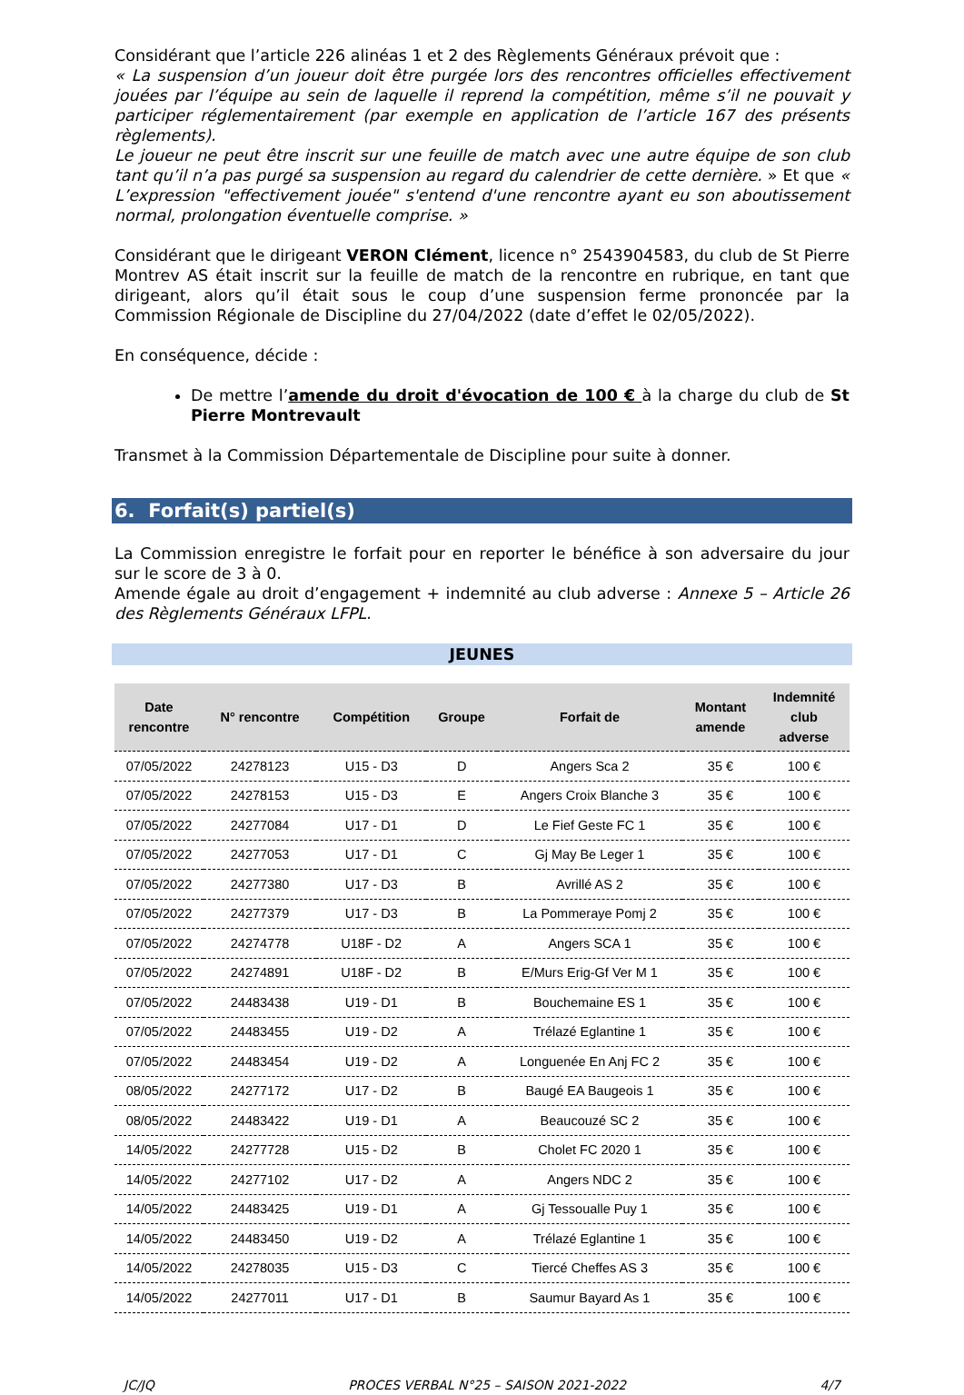Considérant que l’article 226 alinéas 1 et 2 des Règlements Généraux prévoit que :
« La suspension d’un joueur doit être purgée lors des rencontres officielles effectivement jouées par l’équipe au sein de laquelle il reprend la compétition, même s’il ne pouvait y participer réglementairement (par exemple en application de l’article 167 des présents règlements).
Le joueur ne peut être inscrit sur une feuille de match avec une autre équipe de son club tant qu’il n’a pas purgé sa suspension au regard du calendrier de cette dernière. » Et que « L’expression "effectivement jouée" s'entend d'une rencontre ayant eu son aboutissement normal, prolongation éventuelle comprise. »
Considérant que le dirigeant VERON Clément, licence n° 2543904583, du club de St Pierre Montrev AS était inscrit sur la feuille de match de la rencontre en rubrique, en tant que dirigeant, alors qu’il était sous le coup d’une suspension ferme prononcée par la Commission Régionale de Discipline du 27/04/2022 (date d’effet le 02/05/2022).
En conséquence, décide :
De mettre l’amende du droit d'évocation de 100 € à la charge du club de St Pierre Montrevault
Transmet à la Commission Départementale de Discipline pour suite à donner.
6. Forfait(s) partiel(s)
La Commission enregistre le forfait pour en reporter le bénéfice à son adversaire du jour sur le score de 3 à 0.
Amende égale au droit d’engagement + indemnité au club adverse : Annexe 5 – Article 26 des Règlements Généraux LFPL.
JEUNES
| Date rencontre | N° rencontre | Compétition | Groupe | Forfait de | Montant amende | Indemnité club adverse |
| --- | --- | --- | --- | --- | --- | --- |
| 07/05/2022 | 24278123 | U15 - D3 | D | Angers Sca 2 | 35 € | 100 € |
| 07/05/2022 | 24278153 | U15 - D3 | E | Angers Croix Blanche 3 | 35 € | 100 € |
| 07/05/2022 | 24277084 | U17 - D1 | D | Le Fief Geste FC 1 | 35 € | 100 € |
| 07/05/2022 | 24277053 | U17 - D1 | C | Gj May Be Leger 1 | 35 € | 100 € |
| 07/05/2022 | 24277380 | U17 - D3 | B | Avrillé AS 2 | 35 € | 100 € |
| 07/05/2022 | 24277379 | U17 - D3 | B | La Pommeraye Pomj 2 | 35 € | 100 € |
| 07/05/2022 | 24274778 | U18F - D2 | A | Angers SCA 1 | 35 € | 100 € |
| 07/05/2022 | 24274891 | U18F - D2 | B | E/Murs Erig-Gf Ver M 1 | 35 € | 100 € |
| 07/05/2022 | 24483438 | U19 - D1 | B | Bouchemaine ES 1 | 35 € | 100 € |
| 07/05/2022 | 24483455 | U19 - D2 | A | Trélazé Eglantine 1 | 35 € | 100 € |
| 07/05/2022 | 24483454 | U19 - D2 | A | Longuenée En Anj FC 2 | 35 € | 100 € |
| 08/05/2022 | 24277172 | U17 - D2 | B | Baugé EA Baugeois 1 | 35 € | 100 € |
| 08/05/2022 | 24483422 | U19 - D1 | A | Beaucouzé SC 2 | 35 € | 100 € |
| 14/05/2022 | 24277728 | U15 - D2 | B | Cholet FC 2020 1 | 35 € | 100 € |
| 14/05/2022 | 24277102 | U17 - D2 | A | Angers NDC 2 | 35 € | 100 € |
| 14/05/2022 | 24483425 | U19 - D1 | A | Gj Tessoualle Puy 1 | 35 € | 100 € |
| 14/05/2022 | 24483450 | U19 - D2 | A | Trélazé Eglantine 1 | 35 € | 100 € |
| 14/05/2022 | 24278035 | U15 - D3 | C | Tiercé Cheffes AS 3 | 35 € | 100 € |
| 14/05/2022 | 24277011 | U17 - D1 | B | Saumur Bayard As 1 | 35 € | 100 € |
JC/JQ PROCES VERBAL N°25 – SAISON 2021-2022 4/7